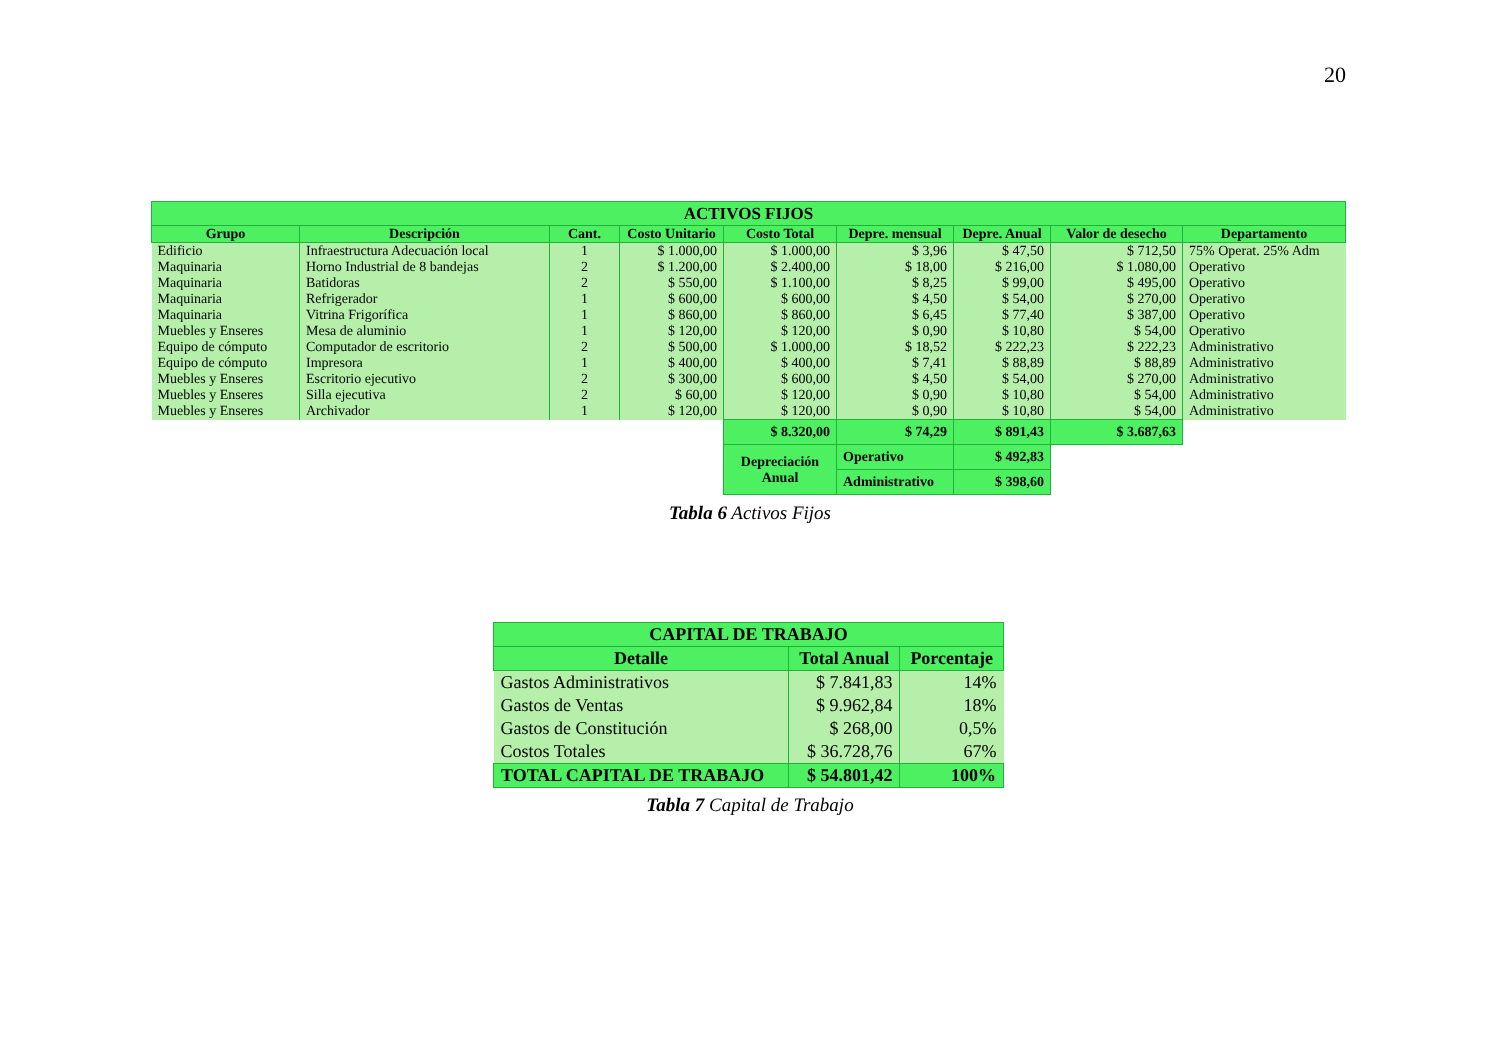20
| ACTIVOS FIJOS | | | | | | | | |
| --- | --- | --- | --- | --- | --- | --- | --- | --- |
| Grupo | Descripción | Cant. | Costo Unitario | Costo Total | Depre. mensual | Depre. Anual | Valor de desecho | Departamento |
| Edificio | Infraestructura Adecuación local | 1 | $ 1.000,00 | $ 1.000,00 | $ 3,96 | $ 47,50 | $ 712,50 | 75% Operat. 25% Adm |
| Maquinaria | Horno Industrial de 8 bandejas | 2 | $ 1.200,00 | $ 2.400,00 | $ 18,00 | $ 216,00 | $ 1.080,00 | Operativo |
| Maquinaria | Batidoras | 2 | $ 550,00 | $ 1.100,00 | $ 8,25 | $ 99,00 | $ 495,00 | Operativo |
| Maquinaria | Refrigerador | 1 | $ 600,00 | $ 600,00 | $ 4,50 | $ 54,00 | $ 270,00 | Operativo |
| Maquinaria | Vitrina Frigorífica | 1 | $ 860,00 | $ 860,00 | $ 6,45 | $ 77,40 | $ 387,00 | Operativo |
| Muebles y Enseres | Mesa de aluminio | 1 | $ 120,00 | $ 120,00 | $ 0,90 | $ 10,80 | $ 54,00 | Operativo |
| Equipo de cómputo | Computador de escritorio | 2 | $ 500,00 | $ 1.000,00 | $ 18,52 | $ 222,23 | $ 222,23 | Administrativo |
| Equipo de cómputo | Impresora | 1 | $ 400,00 | $ 400,00 | $ 7,41 | $ 88,89 | $ 88,89 | Administrativo |
| Muebles y Enseres | Escritorio ejecutivo | 2 | $ 300,00 | $ 600,00 | $ 4,50 | $ 54,00 | $ 270,00 | Administrativo |
| Muebles y Enseres | Silla ejecutiva | 2 | $ 60,00 | $ 120,00 | $ 0,90 | $ 10,80 | $ 54,00 | Administrativo |
| Muebles y Enseres | Archivador | 1 | $ 120,00 | $ 120,00 | $ 0,90 | $ 10,80 | $ 54,00 | Administrativo |
| | | | | $ 8.320,00 | $ 74,29 | $ 891,43 | $ 3.687,63 | |
| | | | | Depreciación Anual | Operativo | $ 492,83 | | |
| | | | | | Administrativo | $ 398,60 | | |
Tabla 6 Activos Fijos
| CAPITAL DE TRABAJO | | |
| --- | --- | --- |
| Detalle | Total Anual | Porcentaje |
| Gastos Administrativos | $ 7.841,83 | 14% |
| Gastos de Ventas | $ 9.962,84 | 18% |
| Gastos de Constitución | $ 268,00 | 0,5% |
| Costos Totales | $ 36.728,76 | 67% |
| TOTAL CAPITAL DE TRABAJO | $ 54.801,42 | 100% |
Tabla 7 Capital de Trabajo